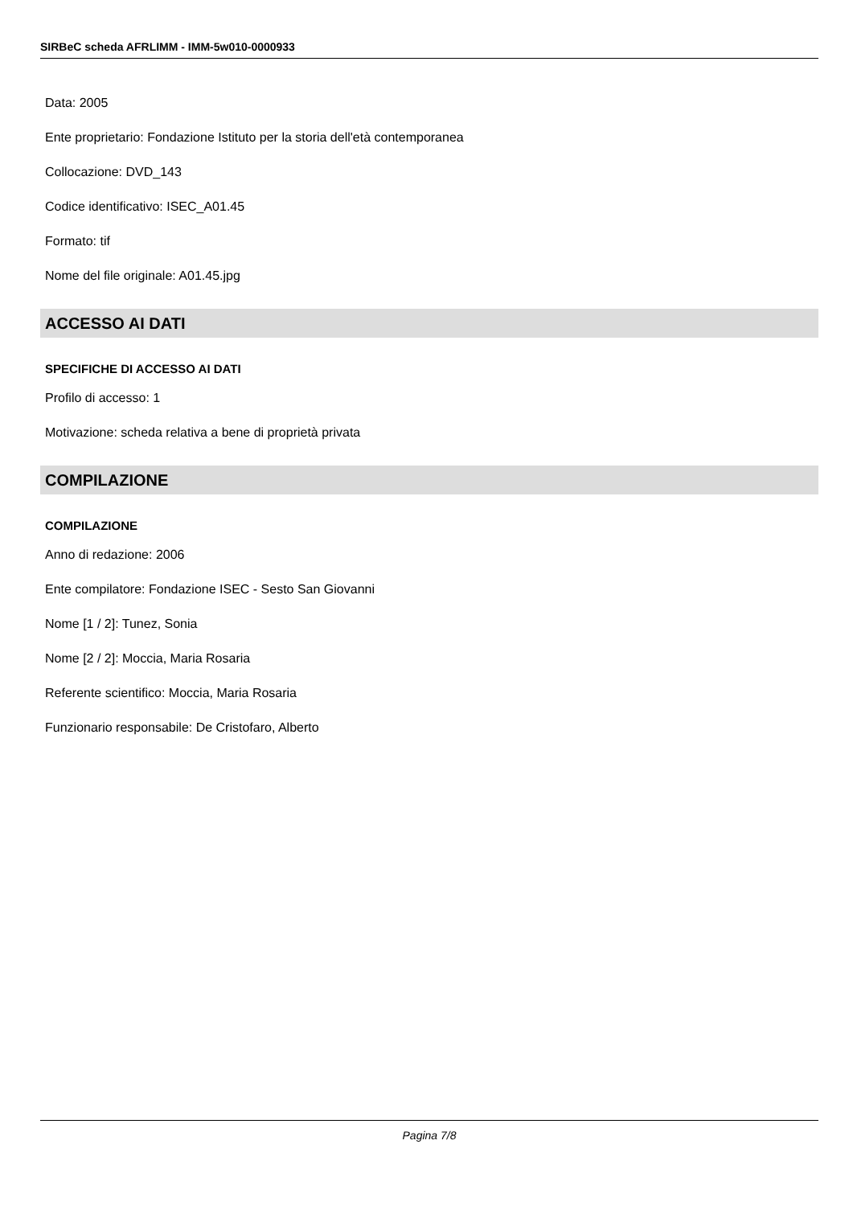SIRBeC scheda AFRLIMM - IMM-5w010-0000933
Data: 2005
Ente proprietario: Fondazione Istituto per la storia dell'età contemporanea
Collocazione: DVD_143
Codice identificativo: ISEC_A01.45
Formato: tif
Nome del file originale: A01.45.jpg
ACCESSO AI DATI
SPECIFICHE DI ACCESSO AI DATI
Profilo di accesso: 1
Motivazione: scheda relativa a bene di proprietà privata
COMPILAZIONE
COMPILAZIONE
Anno di redazione: 2006
Ente compilatore: Fondazione ISEC - Sesto San Giovanni
Nome [1 / 2]: Tunez, Sonia
Nome [2 / 2]: Moccia, Maria Rosaria
Referente scientifico: Moccia, Maria Rosaria
Funzionario responsabile: De Cristofaro, Alberto
Pagina 7/8